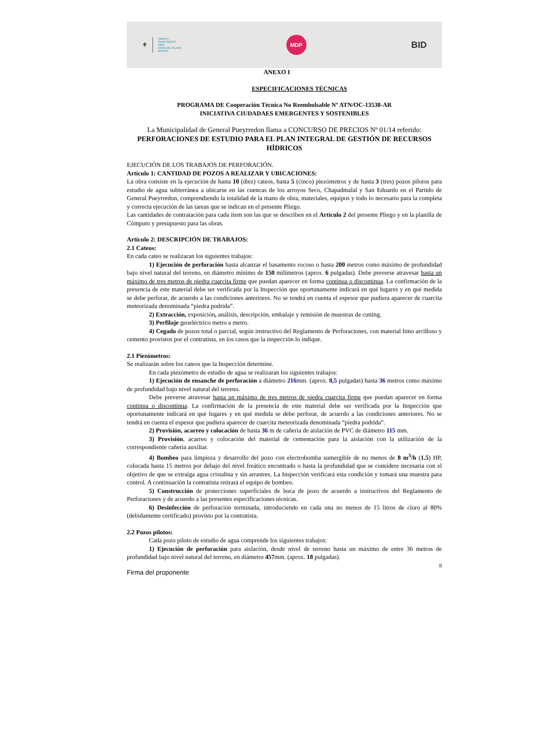⚜
OBRAS
SANITARIAS
MGP
MAR DEL PLATA
BATAN
MDP
BID
ANEXO I
ESPECIFICACIONES TÉCNICAS
PROGRAMA DE Cooperación Técnica No Reembolsable Nº ATN/OC-13538-AR
INICIATIVA CIUDADAES EMERGENTES Y SOSTENIBLES
La Municipalidad de General Pueyrredon llama a CONCURSO DE PRECIOS Nº 01/14 referido:
PERFORACIONES DE ESTUDIO PARA EL PLAN INTEGRAL DE GESTIÓN DE RECURSOS HÍDRICOS
EJECUCIÓN DE LOS TRABAJOS DE PERFORACIÓN.
Artículo 1: CANTIDAD DE POZOS A REALIZAR Y UBICACIONES:
La obra consiste en la ejecución de hasta 10 (diez) cateos, hasta 5 (cinco) piezómetros y de hasta 3 (tres) pozos pilotos para estudio de agua subterránea a ubicarse en las cuencas de los arroyos Seco, Chapadmalal y San Eduardo en el Partido de General Pueyrredon, comprendiendo la totalidad de la mano de obra, materiales, equipos y todo lo necesario para la completa y correcta ejecución de las tareas que se indican en el presente Pliego.
Las cantidades de contratación para cada ítem son las que se describen en el Artículo 2 del presente Pliego y en la planilla de Cómputo y presupuesto para las obras.
Artículo 2: DESCRIPCIÓN DE TRABAJOS:
2.1 Cateos:
En cada cateo se realizaran los siguientes trabajos:
1) Ejecución de perforación hasta alcanzar el basamento rocoso o hasta 200 metros como máximo de profundidad bajo nivel natural del terreno, en diámetro mínimo de 150 milímetros (aprox. 6 pulgadas). Debe preverse atravesar hasta un máximo de tres metros de piedra cuarcita firme que puedan aparecer en forma continua o discontinua. La confirmación de la presencia de este material debe ser verificada por la Inspección que oportunamente indicará en qué lugares y en qué medida se debe perforar, de acuerdo a las condiciones anteriores. No se tendrá en cuenta el espesor que pudiera aparecer de cuarcita meteorizada denominada “piedra podrida”.
2) Extracción, exposición, análisis, descripción, embalaje y remisión de muestras de cutting.
3) Perfilaje geoeléctrico metro a metro.
4) Cegado de pozos total o parcial, según instructivo del Reglamento de Perforaciones, con material limo arcilloso y cemento provistos por el contratista, en los casos que la inspección lo indique.
2.1 Piezómetros:
Se realizarán sobre los cateos que la Inspección determine.
En cada piezómetro de estudio de agua se realizaran los siguientes trabajos:
1) Ejecución de ensanche de perforación a diámetro 216mm. (aprox. 8,5 pulgadas) hasta 36 metros como máximo de profundidad bajo nivel natural del terreno.
Debe preverse atravesar hasta un máximo de tres metros de piedra cuarcita firme que puedan aparecer en forma continua o discontinua. La confirmación de la presencia de este material debe ser verificada por la Inspección que oportunamente indicará en qué lugares y en qué medida se debe perforar, de acuerdo a las condiciones anteriores. No se tendrá en cuenta el espesor que pudiera aparecer de cuarcita meteorizada denominada “piedra podrida”.
2) Provisión, acarreo y colocación de hasta 36 m de cañería de aislación de PVC de diámetro 115 mm.
3) Provisión, acarreo y colocación del material de cementación para la aislación con la utilización de la correspondiente cañería auxiliar.
4) Bombeo para limpieza y desarrollo del pozo con electrobomba sumergible de no menos de 8 m<sup>3</sup>/h (1.5) HP, colocada hasta 15 metros por debajo del nivel freático encontrado o hasta la profundidad que se considere necesaria con el objetivo de que se extraiga agua cristalina y sin arrastres. La Inspección verificará esta condición y tomará una muestra para control. A continuación la contratista retirará el equipo de bombeo.
5) Construcción de protecciones superficiales de boca de pozo de acuerdo a instructivos del Reglamento de Perforaciones y de acuerdo a las presentes especificaciones técnicas.
6) Desinfección de perforación terminada, introduciendo en cada una no menos de 15 litros de cloro al 80% (debidamente certificado) provisto por la contratista.
2.2 Pozos pilotos:
Cada pozo piloto de estudio de agua comprende los siguientes trabajos:
1) Ejecución de perforación para aislación, desde nivel de terreno hasta un máximo de entre 36 metros de profundidad bajo nivel natural del terreno, en diámetro 457mm. (aprox. 18 pulgadas).
Firma del proponente 8